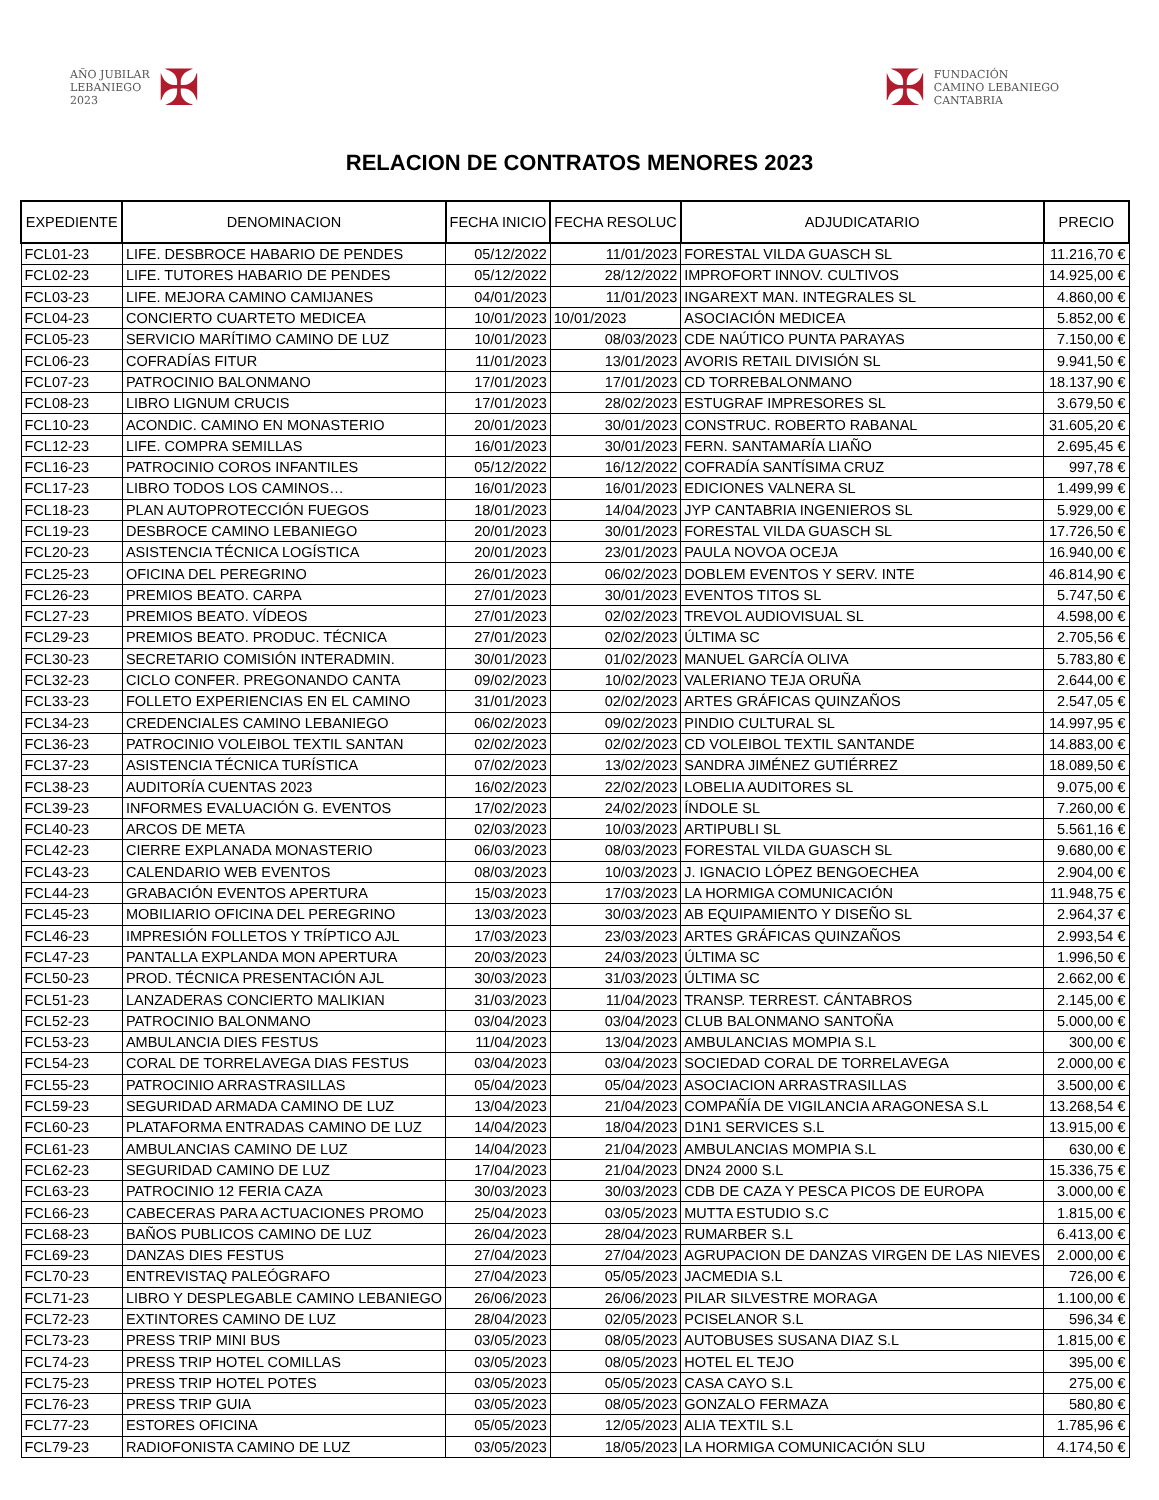AÑO JUBILAR
LEBANIEGO
2023
✠
✠
FUNDACIÓN
CAMINO LEBANIEGO
CANTABRIA
RELACION DE CONTRATOS MENORES 2023
| EXPEDIENTE | DENOMINACION | FECHA INICIO | FECHA RESOLUC | ADJUDICATARIO | PRECIO |
| --- | --- | --- | --- | --- | --- |
| FCL01-23 | LIFE. DESBROCE HABARIO DE PENDES | 05/12/2022 | 11/01/2023 | FORESTAL VILDA GUASCH SL | 11.216,70 € |
| FCL02-23 | LIFE. TUTORES HABARIO DE PENDES | 05/12/2022 | 28/12/2022 | IMPROFORT INNOV. CULTIVOS | 14.925,00 € |
| FCL03-23 | LIFE. MEJORA CAMINO CAMIJANES | 04/01/2023 | 11/01/2023 | INGAREXT MAN. INTEGRALES SL | 4.860,00 € |
| FCL04-23 | CONCIERTO CUARTETO MEDICEA | 10/01/2023 | 10/01/2023 | ASOCIACIÓN MEDICEA | 5.852,00 € |
| FCL05-23 | SERVICIO MARÍTIMO CAMINO DE LUZ | 10/01/2023 | 08/03/2023 | CDE NAÚTICO PUNTA PARAYAS | 7.150,00 € |
| FCL06-23 | COFRADÍAS FITUR | 11/01/2023 | 13/01/2023 | AVORIS RETAIL DIVISIÓN SL | 9.941,50 € |
| FCL07-23 | PATROCINIO BALONMANO | 17/01/2023 | 17/01/2023 | CD TORREBALONMANO | 18.137,90 € |
| FCL08-23 | LIBRO LIGNUM CRUCIS | 17/01/2023 | 28/02/2023 | ESTUGRAF IMPRESORES SL | 3.679,50 € |
| FCL10-23 | ACONDIC. CAMINO EN MONASTERIO | 20/01/2023 | 30/01/2023 | CONSTRUC. ROBERTO RABANAL | 31.605,20 € |
| FCL12-23 | LIFE. COMPRA SEMILLAS | 16/01/2023 | 30/01/2023 | FERN. SANTAMARÍA LIAÑO | 2.695,45 € |
| FCL16-23 | PATROCINIO COROS INFANTILES | 05/12/2022 | 16/12/2022 | COFRADÍA SANTÍSIMA CRUZ | 997,78 € |
| FCL17-23 | LIBRO TODOS LOS CAMINOS… | 16/01/2023 | 16/01/2023 | EDICIONES VALNERA SL | 1.499,99 € |
| FCL18-23 | PLAN AUTOPROTECCIÓN FUEGOS | 18/01/2023 | 14/04/2023 | JYP CANTABRIA INGENIEROS SL | 5.929,00 € |
| FCL19-23 | DESBROCE CAMINO LEBANIEGO | 20/01/2023 | 30/01/2023 | FORESTAL VILDA GUASCH SL | 17.726,50 € |
| FCL20-23 | ASISTENCIA TÉCNICA LOGÍSTICA | 20/01/2023 | 23/01/2023 | PAULA NOVOA OCEJA | 16.940,00 € |
| FCL25-23 | OFICINA DEL PEREGRINO | 26/01/2023 | 06/02/2023 | DOBLEM EVENTOS Y SERV. INTE | 46.814,90 € |
| FCL26-23 | PREMIOS BEATO. CARPA | 27/01/2023 | 30/01/2023 | EVENTOS TITOS SL | 5.747,50 € |
| FCL27-23 | PREMIOS BEATO. VÍDEOS | 27/01/2023 | 02/02/2023 | TREVOL AUDIOVISUAL SL | 4.598,00 € |
| FCL29-23 | PREMIOS BEATO. PRODUC. TÉCNICA | 27/01/2023 | 02/02/2023 | ÚLTIMA SC | 2.705,56 € |
| FCL30-23 | SECRETARIO COMISIÓN INTERADMIN. | 30/01/2023 | 01/02/2023 | MANUEL GARCÍA OLIVA | 5.783,80 € |
| FCL32-23 | CICLO CONFER. PREGONANDO CANTA | 09/02/2023 | 10/02/2023 | VALERIANO TEJA ORUÑA | 2.644,00 € |
| FCL33-23 | FOLLETO EXPERIENCIAS EN EL CAMINO | 31/01/2023 | 02/02/2023 | ARTES GRÁFICAS QUINZAÑOS | 2.547,05 € |
| FCL34-23 | CREDENCIALES CAMINO LEBANIEGO | 06/02/2023 | 09/02/2023 | PINDIO CULTURAL SL | 14.997,95 € |
| FCL36-23 | PATROCINIO VOLEIBOL TEXTIL SANTAN | 02/02/2023 | 02/02/2023 | CD VOLEIBOL TEXTIL SANTANDE | 14.883,00 € |
| FCL37-23 | ASISTENCIA TÉCNICA TURÍSTICA | 07/02/2023 | 13/02/2023 | SANDRA JIMÉNEZ GUTIÉRREZ | 18.089,50 € |
| FCL38-23 | AUDITORÍA CUENTAS 2023 | 16/02/2023 | 22/02/2023 | LOBELIA AUDITORES SL | 9.075,00 € |
| FCL39-23 | INFORMES EVALUACIÓN G. EVENTOS | 17/02/2023 | 24/02/2023 | ÍNDOLE SL | 7.260,00 € |
| FCL40-23 | ARCOS DE META | 02/03/2023 | 10/03/2023 | ARTIPUBLI SL | 5.561,16 € |
| FCL42-23 | CIERRE EXPLANADA MONASTERIO | 06/03/2023 | 08/03/2023 | FORESTAL VILDA GUASCH SL | 9.680,00 € |
| FCL43-23 | CALENDARIO WEB EVENTOS | 08/03/2023 | 10/03/2023 | J. IGNACIO LÓPEZ BENGOECHEA | 2.904,00 € |
| FCL44-23 | GRABACIÓN EVENTOS APERTURA | 15/03/2023 | 17/03/2023 | LA HORMIGA COMUNICACIÓN | 11.948,75 € |
| FCL45-23 | MOBILIARIO OFICINA DEL PEREGRINO | 13/03/2023 | 30/03/2023 | AB EQUIPAMIENTO Y DISEÑO SL | 2.964,37 € |
| FCL46-23 | IMPRESIÓN FOLLETOS Y TRÍPTICO AJL | 17/03/2023 | 23/03/2023 | ARTES GRÁFICAS QUINZAÑOS | 2.993,54 € |
| FCL47-23 | PANTALLA EXPLANDA MON APERTURA | 20/03/2023 | 24/03/2023 | ÚLTIMA SC | 1.996,50 € |
| FCL50-23 | PROD. TÉCNICA PRESENTACIÓN AJL | 30/03/2023 | 31/03/2023 | ÚLTIMA SC | 2.662,00 € |
| FCL51-23 | LANZADERAS CONCIERTO MALIKIAN | 31/03/2023 | 11/04/2023 | TRANSP. TERREST. CÁNTABROS | 2.145,00 € |
| FCL52-23 | PATROCINIO BALONMANO | 03/04/2023 | 03/04/2023 | CLUB BALONMANO SANTOÑA | 5.000,00 € |
| FCL53-23 | AMBULANCIA DIES FESTUS | 11/04/2023 | 13/04/2023 | AMBULANCIAS MOMPIA S.L | 300,00 € |
| FCL54-23 | CORAL DE TORRELAVEGA DIAS FESTUS | 03/04/2023 | 03/04/2023 | SOCIEDAD CORAL DE TORRELAVEGA | 2.000,00 € |
| FCL55-23 | PATROCINIO ARRASTRASILLAS | 05/04/2023 | 05/04/2023 | ASOCIACION ARRASTRASILLAS | 3.500,00 € |
| FCL59-23 | SEGURIDAD ARMADA CAMINO DE LUZ | 13/04/2023 | 21/04/2023 | COMPAÑÍA DE VIGILANCIA ARAGONESA S.L | 13.268,54 € |
| FCL60-23 | PLATAFORMA ENTRADAS CAMINO DE LUZ | 14/04/2023 | 18/04/2023 | D1N1 SERVICES S.L | 13.915,00 € |
| FCL61-23 | AMBULANCIAS CAMINO DE LUZ | 14/04/2023 | 21/04/2023 | AMBULANCIAS MOMPIA S.L | 630,00 € |
| FCL62-23 | SEGURIDAD CAMINO DE LUZ | 17/04/2023 | 21/04/2023 | DN24 2000 S.L | 15.336,75 € |
| FCL63-23 | PATROCINIO 12 FERIA CAZA | 30/03/2023 | 30/03/2023 | CDB DE CAZA Y PESCA PICOS DE EUROPA | 3.000,00 € |
| FCL66-23 | CABECERAS PARA ACTUACIONES PROMO | 25/04/2023 | 03/05/2023 | MUTTA ESTUDIO S.C | 1.815,00 € |
| FCL68-23 | BAÑOS PUBLICOS CAMINO DE LUZ | 26/04/2023 | 28/04/2023 | RUMARBER S.L | 6.413,00 € |
| FCL69-23 | DANZAS DIES FESTUS | 27/04/2023 | 27/04/2023 | AGRUPACION DE DANZAS VIRGEN DE LAS NIEVES | 2.000,00 € |
| FCL70-23 | ENTREVISTAQ PALEÓGRAFO | 27/04/2023 | 05/05/2023 | JACMEDIA S.L | 726,00 € |
| FCL71-23 | LIBRO Y DESPLEGABLE CAMINO LEBANIEGO | 26/06/2023 | 26/06/2023 | PILAR SILVESTRE MORAGA | 1.100,00 € |
| FCL72-23 | EXTINTORES CAMINO DE LUZ | 28/04/2023 | 02/05/2023 | PCISELANOR S.L | 596,34 € |
| FCL73-23 | PRESS TRIP MINI BUS | 03/05/2023 | 08/05/2023 | AUTOBUSES SUSANA DIAZ S.L | 1.815,00 € |
| FCL74-23 | PRESS TRIP HOTEL COMILLAS | 03/05/2023 | 08/05/2023 | HOTEL EL TEJO | 395,00 € |
| FCL75-23 | PRESS TRIP HOTEL POTES | 03/05/2023 | 05/05/2023 | CASA CAYO S.L | 275,00 € |
| FCL76-23 | PRESS TRIP GUIA | 03/05/2023 | 08/05/2023 | GONZALO FERMAZA | 580,80 € |
| FCL77-23 | ESTORES OFICINA | 05/05/2023 | 12/05/2023 | ALIA TEXTIL S.L | 1.785,96 € |
| FCL79-23 | RADIOFONISTA CAMINO DE LUZ | 03/05/2023 | 18/05/2023 | LA HORMIGA COMUNICACIÓN SLU | 4.174,50 € |